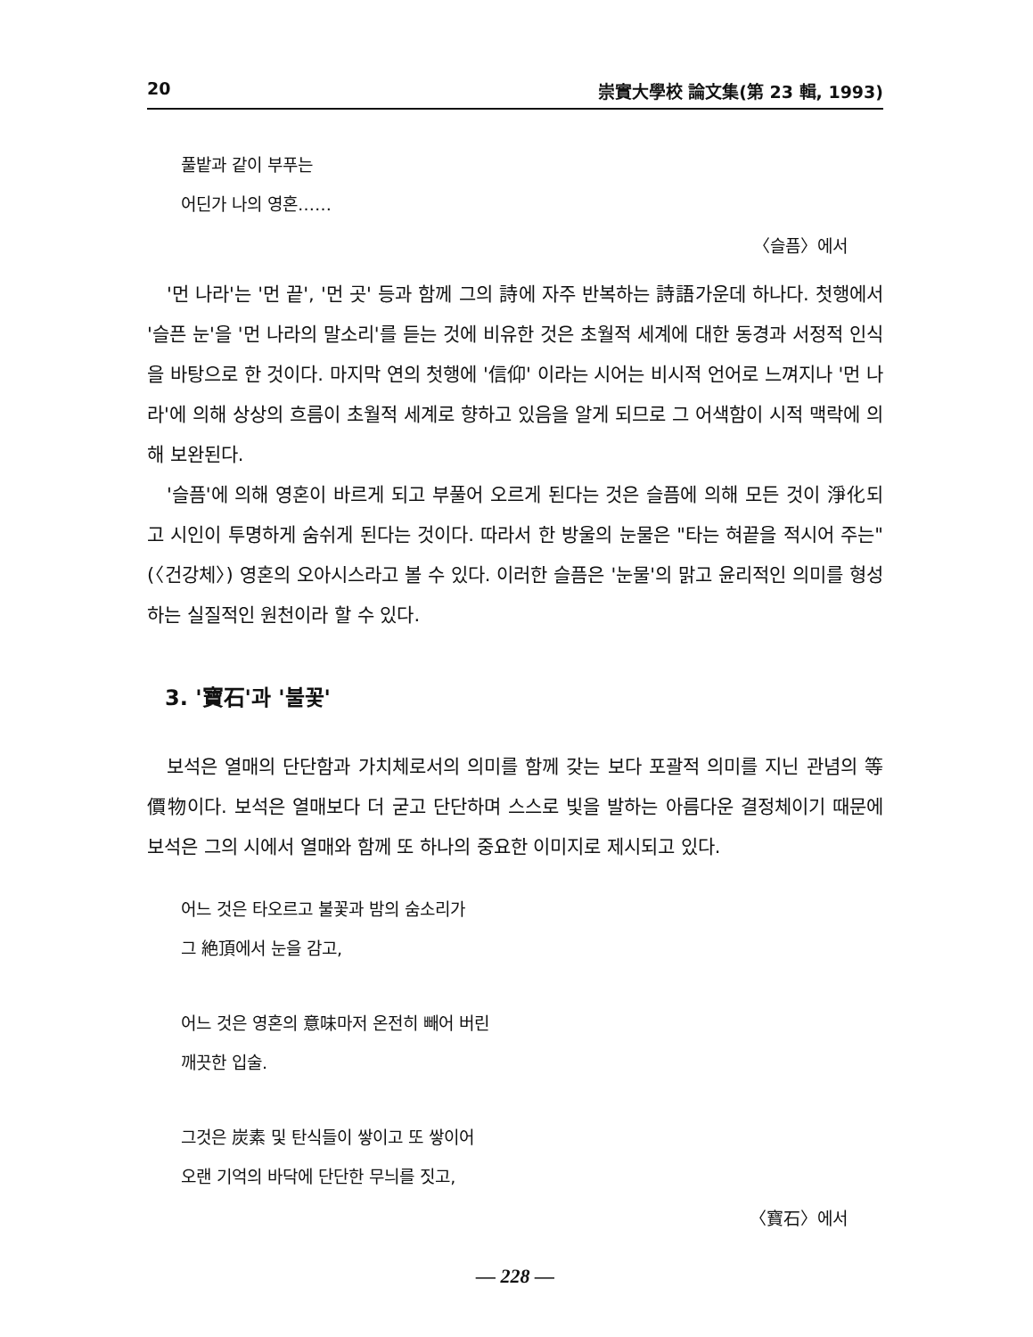20 崇實大學校 論文集(第 23 輯, 1993)
풀밭과 같이 부푸는
어딘가 나의 영혼……
〈슬픔〉에서
'먼 나라'는 '먼 끝', '먼 곳' 등과 함께 그의 詩에 자주 반복하는 詩語가운데 하나다. 첫행에서 '슬픈 눈'을 '먼 나라의 말소리'를 듣는 것에 비유한 것은 초월적 세계에 대한 동경과 서정적 인식을 바탕으로 한 것이다. 마지막 연의 첫행에 '信仰' 이라는 시어는 비시적 언어로 느껴지나 '먼 나라'에 의해 상상의 흐름이 초월적 세계로 향하고 있음을 알게 되므로 그 어색함이 시적 맥락에 의해 보완된다.
'슬픔'에 의해 영혼이 바르게 되고 부풀어 오르게 된다는 것은 슬픔에 의해 모든 것이 淨化되고 시인이 투명하게 숨쉬게 된다는 것이다. 따라서 한 방울의 눈물은 "타는 혀끝을 적시어 주는"(〈건강체〉) 영혼의 오아시스라고 볼 수 있다. 이러한 슬픔은 '눈물'의 맑고 윤리적인 의미를 형성하는 실질적인 원천이라 할 수 있다.
3. '寶石'과 '불꽃'
보석은 열매의 단단함과 가치체로서의 의미를 함께 갖는 보다 포괄적 의미를 지닌 관념의 等價物이다. 보석은 열매보다 더 굳고 단단하며 스스로 빛을 발하는 아름다운 결정체이기 때문에 보석은 그의 시에서 열매와 함께 또 하나의 중요한 이미지로 제시되고 있다.
어느 것은 타오르고 불꽃과 밤의 숨소리가
그 絶頂에서 눈을 감고,
어느 것은 영혼의 意味마저 온전히 빼어 버린
깨끗한 입술.
그것은 炭素 및 탄식들이 쌓이고 또 쌓이어
오랜 기억의 바닥에 단단한 무늬를 짓고,
〈寶石〉에서
— 228 —